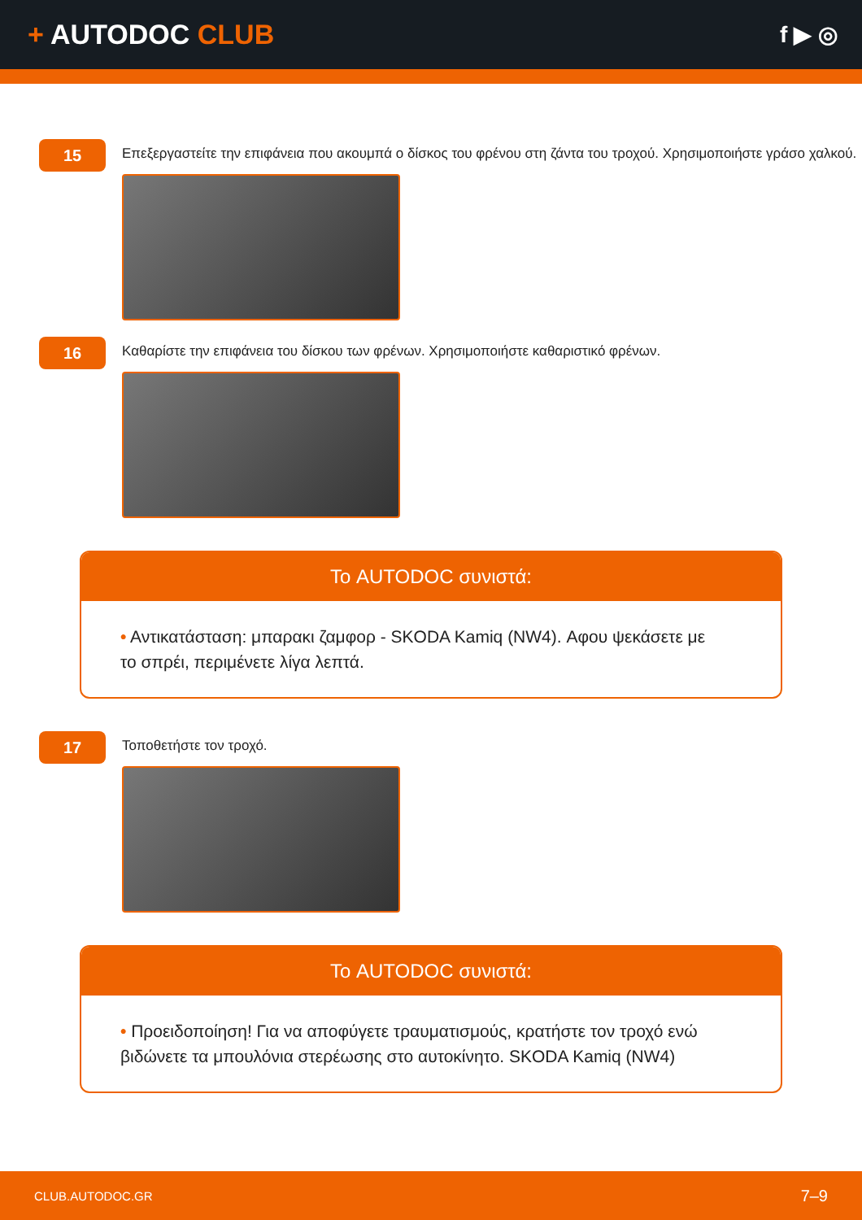+ AUTODOC CLUB
f ▶ ◎
15
Επεξεργαστείτε την επιφάνεια που ακουμπά ο δίσκος του φρένου στη ζάντα του τροχού. Χρησιμοποιήστε γράσο χαλκού.
16
Καθαρίστε την επιφάνεια του δίσκου των φρένων. Χρησιμοποιήστε καθαριστικό φρένων.
Το AUTODOC συνιστά:
• Αντικατάσταση: μπαρακι ζαμφορ - SKODA Kamiq (NW4). Αφου ψεκάσετε με το σπρέι, περιμένετε λίγα λεπτά.
17
Τοποθετήστε τον τροχό.
Το AUTODOC συνιστά:
• Προειδοποίηση! Για να αποφύγετε τραυματισμούς, κρατήστε τον τροχό ενώ βιδώνετε τα μπουλόνια στερέωσης στο αυτοκίνητο. SKODA Kamiq (NW4)
CLUB.AUTODOC.GR 7–9